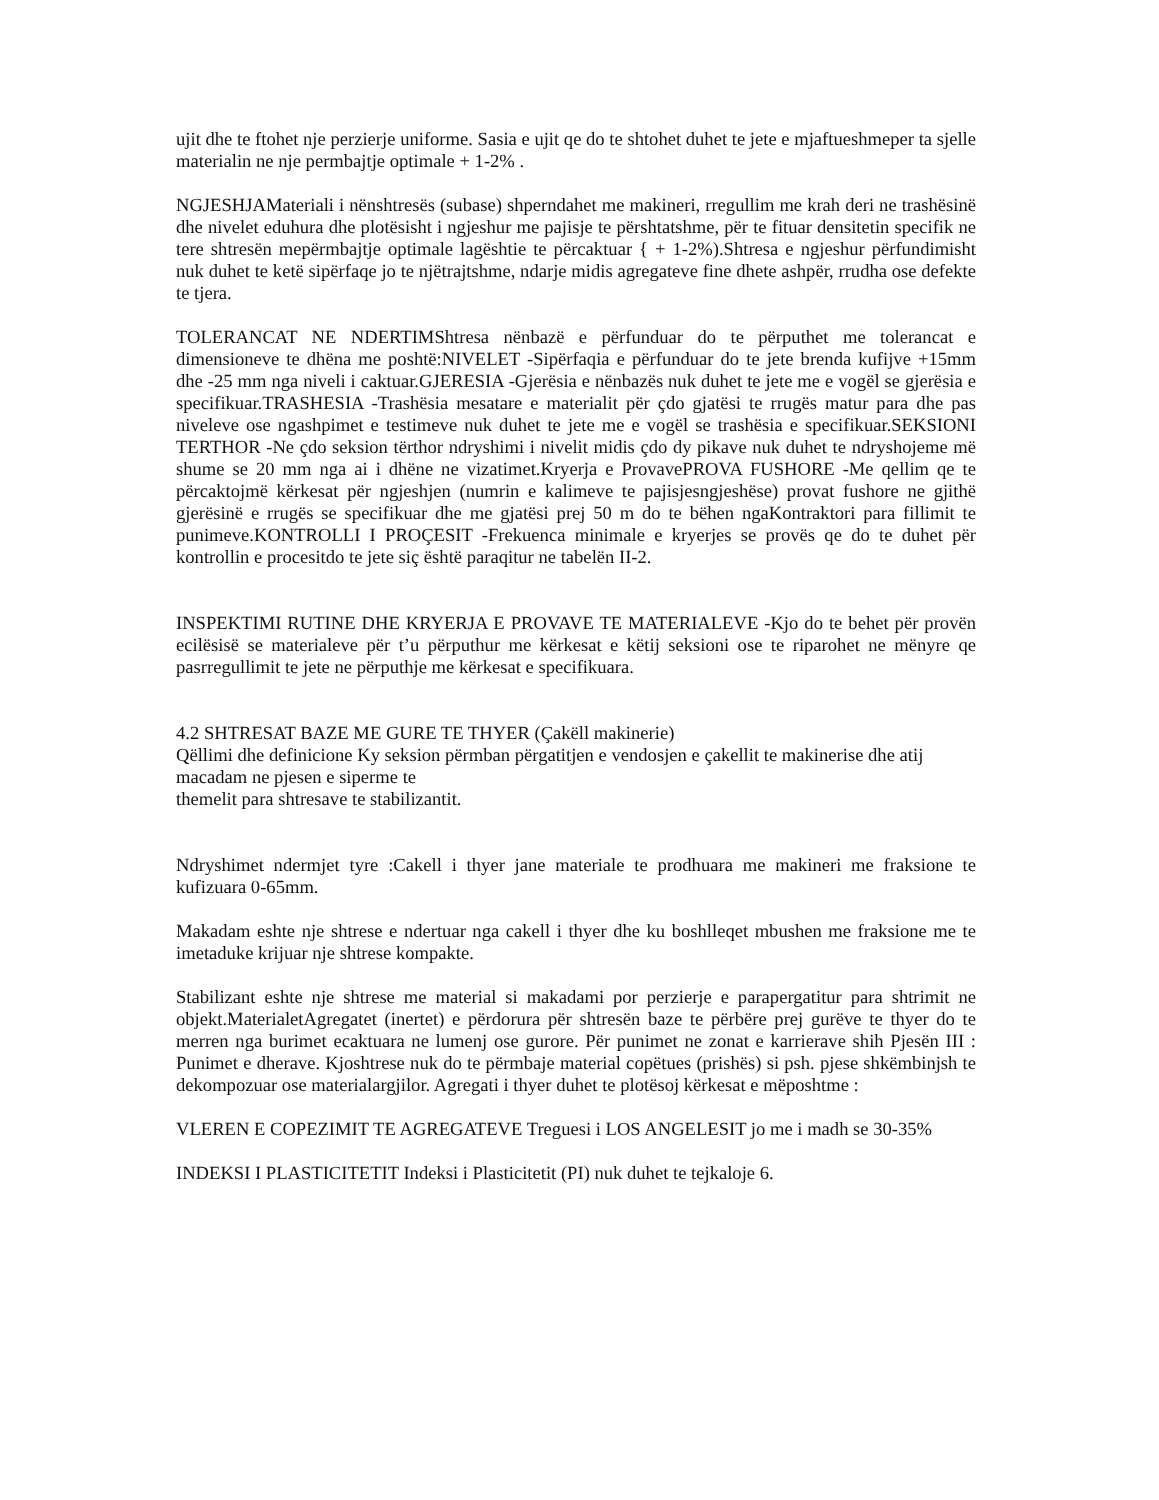ujit dhe te ftohet nje perzierje uniforme. Sasia e ujit qe do te shtohet duhet te jete e mjaftueshmeper ta sjelle materialin ne nje permbajtje optimale + 1-2% .
NGJESHJAMateriali i nënshtresës (subase) shperndahet me makineri, rregullim me krah deri ne trashësinë dhe nivelet eduhura dhe plotësisht i ngjeshur me pajisje te përshtatshme, për te fituar densitetin specifik ne tere shtresën mepërmbajtje optimale lagështie te përcaktuar { + 1-2%).Shtresa e ngjeshur përfundimisht nuk duhet te ketë sipërfaqe jo te njëtrajtshme, ndarje midis agregateve fine dhete ashpër, rrudha ose defekte te tjera.
TOLERANCAT NE NDERTIMShtresa nënbazë e përfunduar do te përputhet me tolerancat e dimensioneve te dhëna me poshtë:NIVELET -Sipërfaqia e përfunduar do te jete brenda kufijve +15mm dhe -25 mm nga niveli i caktuar.GJERESIA -Gjerësia e nënbazës nuk duhet te jete me e vogël se gjerësia e specifikuar.TRASHESIA -Trashësia mesatare e materialit për çdo gjatësi te rrugës matur para dhe pas niveleve ose ngashpimet e testimeve nuk duhet te jete me e vogël se trashësia e specifikuar.SEKSIONI TERTHOR -Ne çdo seksion tërthor ndryshimi i nivelit midis çdo dy pikave nuk duhet te ndryshojeme më shume se 20 mm nga ai i dhëne ne vizatimet.Kryerja e ProvavePROVA FUSHORE -Me qellim qe te përcaktojmë kërkesat për ngjeshjen (numrin e kalimeve te pajisjesngjeshëse) provat fushore ne gjithë gjerësinë e rrugës se specifikuar dhe me gjatësi prej 50 m do te bëhen ngaKontraktori para fillimit te punimeve.KONTROLLI I PROÇESIT -Frekuenca minimale e kryerjes se provës qe do te duhet për kontrollin e procesitdo te jete siç është paraqitur ne tabelën II-2.
INSPEKTIMI RUTINE DHE KRYERJA E PROVAVE TE MATERIALEVE -Kjo do te behet për provën ecilësisë se materialeve për t’u përputhur me kërkesat e këtij seksioni ose te riparohet ne mënyre qe pasrregullimit te jete ne përputhje me kërkesat e specifikuara.
4.2 SHTRESAT BAZE ME GURE TE THYER (Çakëll makinerie)
Qëllimi dhe definicione Ky seksion përmban përgatitjen e vendosjen e çakellit te makinerise dhe atij macadam ne pjesen e siperme te
themelit para shtresave te stabilizantit.
Ndryshimet ndermjet tyre :Cakell i thyer jane materiale te prodhuara me makineri me fraksione te kufizuara 0-65mm.
Makadam eshte nje shtrese e ndertuar nga cakell i thyer dhe ku boshlleqet mbushen me fraksione me te imetaduke krijuar nje shtrese kompakte.
Stabilizant eshte nje shtrese me material si makadami por perzierje e parapergatitur para shtrimit ne objekt.MaterialetAgregatet (inertet) e përdorura për shtresën baze te përbëre prej gurëve te thyer do te merren nga burimet ecaktuara ne lumenj ose gurore. Për punimet ne zonat e karrierave shih Pjesën III : Punimet e dherave. Kjoshtrese nuk do te përmbaje material copëtues (prishës) si psh. pjese shkëmbinjsh te dekompozuar ose materialargjilor. Agregati i thyer duhet te plotësoj kërkesat e mëposhtme :
VLEREN E COPEZIMIT TE AGREGATEVE Treguesi i LOS ANGELESIT jo me i madh se 30-35%
INDEKSI I PLASTICITETIT Indeksi i Plasticitetit (PI) nuk duhet te tejkaloje 6.